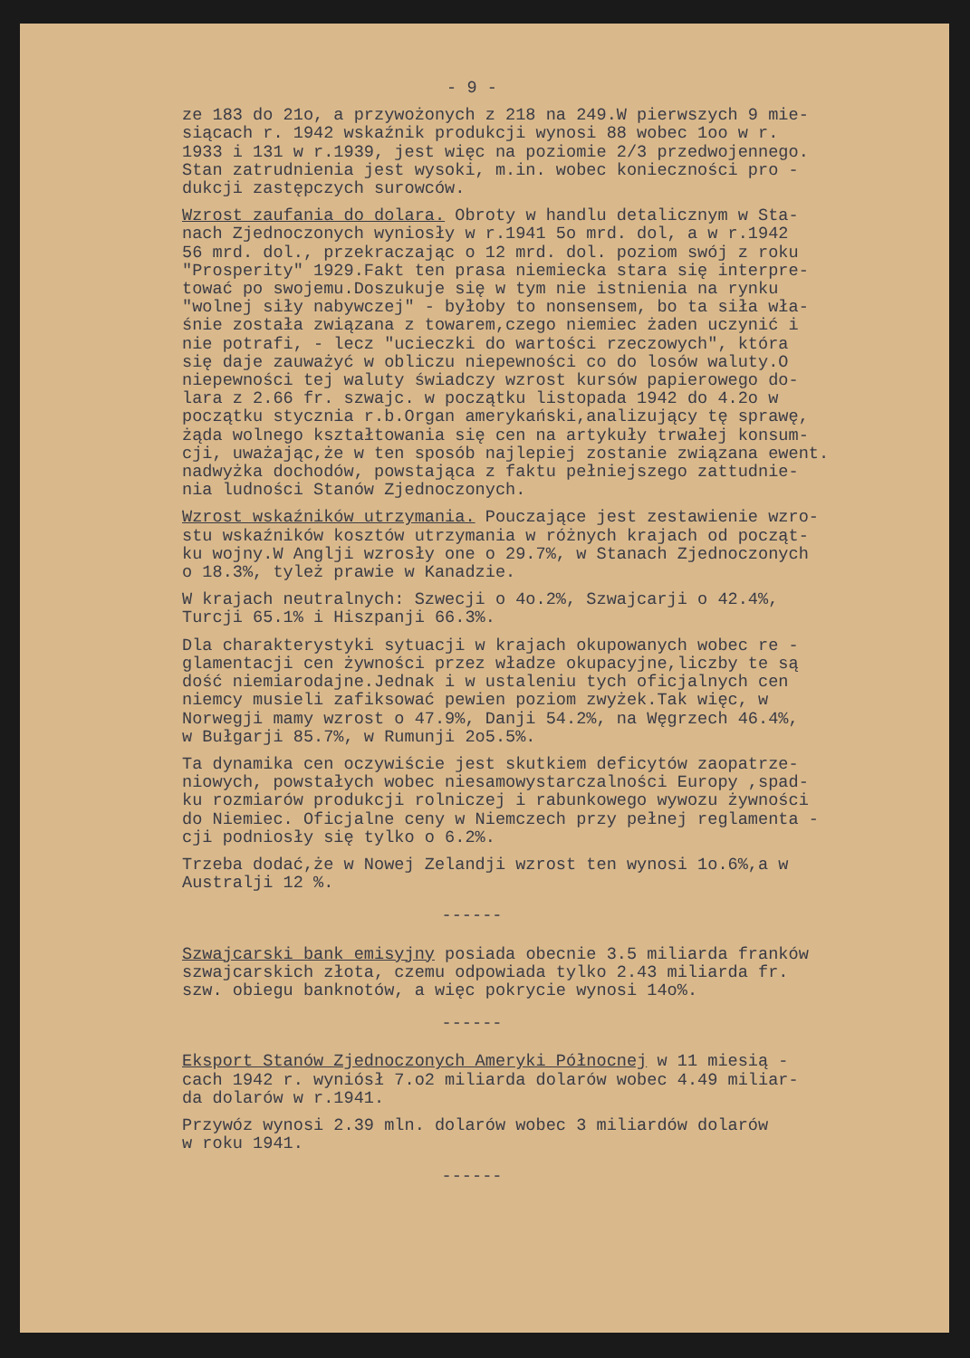- 9 -
ze 183 do 21o, a przywożonych z 218 na 249.W pierwszych 9 mie- siącach r. 1942 wskaźnik produkcji wynosi 88 wobec 1oo w r. 1933 i 131 w r.1939, jest więc na poziomie 2/3 przedwojennego. Stan zatrudnienia jest wysoki, m.in. wobec konieczności pro - dukcji zastępczych surowców.
Wzrost zaufania do dolara. Obroty w handlu detalicznym w Sta- nach Zjednoczonych wyniosły w r.1941 5o mrd. dol, a w r.1942 56 mrd. dol., przekraczając o 12 mrd. dol. poziom swój z roku "Prosperity" 1929.Fakt ten prasa niemiecka stara się interpre- tować po swojemu.Doszukuje się w tym nie istnienia na rynku "wolnej siły nabywczej" - byłoby to nonsensem, bo ta siła wła- śnie została związana z towarem,czego niemiec żaden uczynić i nie potrafi, - lecz "ucieczki do wartości rzeczowych", która się daje zauważyć w obliczu niepewności co do losów waluty.O niepewności tej waluty świadczy wzrost kursów papierowego do- lara z 2.66 fr. szwajc. w początku listopada 1942 do 4.2o w początku stycznia r.b.Organ amerykański,analizujący tę sprawę, żąda wolnego kształtowania się cen na artykuły trwałej konsum- cji, uważając,że w ten sposób najlepiej zostanie związana ewent. nadwyżka dochodów, powstająca z faktu pełniejszego zattudnie- nia ludności Stanów Zjednoczonych.
Wzrost wskaźników utrzymania. Pouczające jest zestawienie wzro- stu wskaźników kosztów utrzymania w różnych krajach od począt- ku wojny.W Anglji wzrosły one o 29.7%, w Stanach Zjednoczonych o 18.3%, tyleż prawie w Kanadzie.
W krajach neutralnych: Szwecji o 4o.2%, Szwajcarji o 42.4%, Turcji 65.1% i Hiszpanji 66.3%.
Dla charakterystyki sytuacji w krajach okupowanych wobec re - glamentacji cen żywności przez władze okupacyjne,liczby te są dość niemiarodajne.Jednak i w ustaleniu tych oficjalnych cen niemcy musieli zafiksować pewien poziom zwyżek.Tak więc, w Norwegji mamy wzrost o 47.9%, Danji 54.2%, na Węgrzech 46.4%, w Bułgarji 85.7%, w Rumunji 2o5.5%.
Ta dynamika cen oczywiście jest skutkiem deficytów zaopatrze- niowych, powstałych wobec niesamowystarczalności Europy ,spad- ku rozmiarów produkcji rolniczej i rabunkowego wywozu żywności do Niemiec. Oficjalne ceny w Niemczech przy pełnej reglamenta - cji podniosły się tylko o 6.2%.
Trzeba dodać,że w Nowej Zelandji wzrost ten wynosi 1o.6%,a w Australji 12 %.
------
Szwajcarski bank emisyjny posiada obecnie 3.5 miliarda franków szwajcarskich złota, czemu odpowiada tylko 2.43 miliarda fr. szw. obiegu banknotów, a więc pokrycie wynosi 14o%.
------
Eksport Stanów Zjednoczonych Ameryki Północnej w 11 miesią - cach 1942 r. wyniósł 7.o2 miliarda dolarów wobec 4.49 miliar- da dolarów w r.1941.
Przywóz wynosi 2.39 mln. dolarów wobec 3 miliardów dolarów w roku 1941.
------